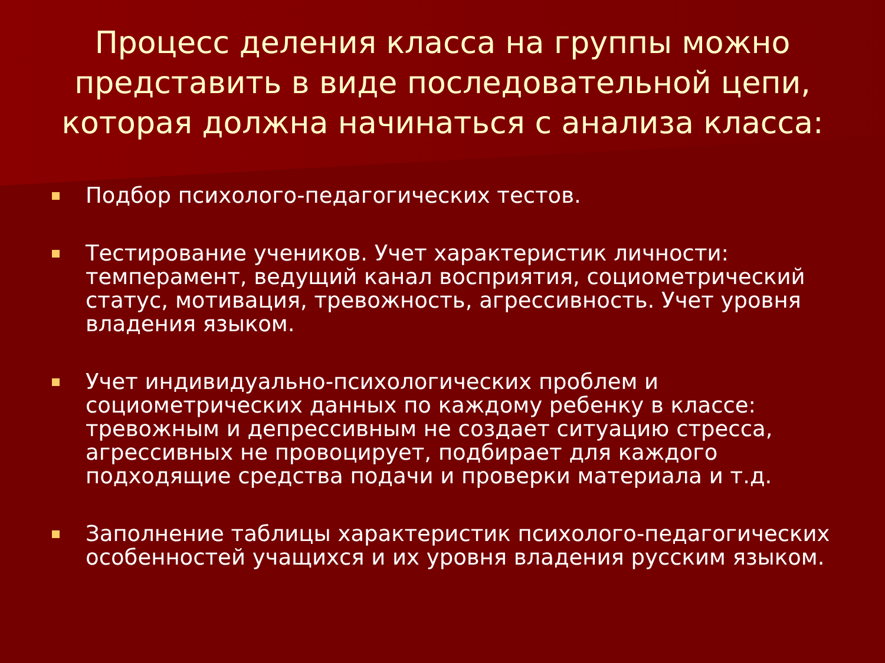Процесс деления класса на группы можно представить в виде последовательной цепи, которая должна начинаться с анализа класса:
Подбор психолого-педагогических тестов.
Тестирование учеников. Учет характеристик личности: темперамент, ведущий канал восприятия, социометрический статус, мотивация, тревожность, агрессивность. Учет уровня владения языком.
Учет индивидуально-психологических проблем и социометрических данных по каждому ребенку в классе: тревожным и депрессивным не создает ситуацию стресса, агрессивных не провоцирует, подбирает для каждого подходящие средства подачи и проверки материала и т.д.
Заполнение таблицы характеристик психолого-педагогических особенностей учащихся и их уровня владения русским языком.